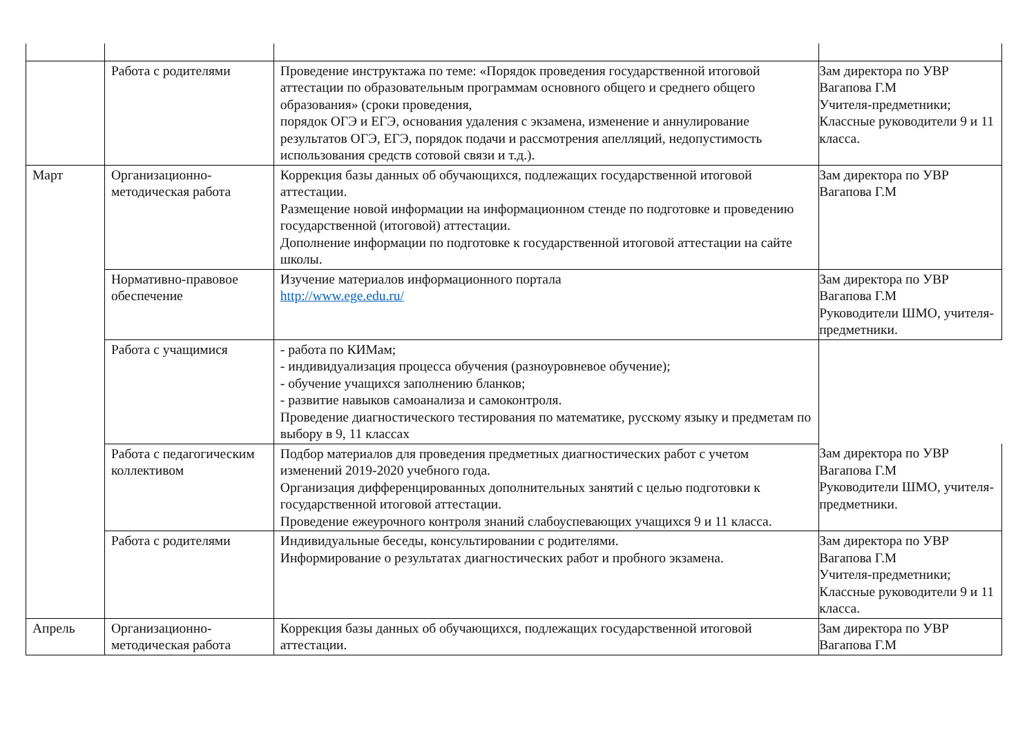| | Работа с родителями | Проведение инструктажа по теме: «Порядок проведения государственной итоговой аттестации по образовательным программам основного общего и среднего общего образования» (сроки проведения, порядок ОГЭ и ЕГЭ, основания удаления с экзамена, изменение и аннулирование результатов ОГЭ, ЕГЭ, порядок подачи и рассмотрения апелляций, недопустимость использования средств сотовой связи и т.д.). | Зам директора по УВР Вагапова Г.М Учителя-предметники; Классные руководители 9 и 11 класса. |
| Март | Организационно-методическая работа | Коррекция базы данных об обучающихся, подлежащих государственной итоговой аттестации. Размещение новой информации на информационном стенде по подготовке и проведению государственной (итоговой) аттестации. Дополнение информации по подготовке к государственной итоговой аттестации на сайте школы. | Зам директора по УВР Вагапова Г.М |
| | Нормативно-правовое обеспечение | Изучение материалов информационного портала http://www.ege.edu.ru/ | Зам директора по УВР Вагапова Г.М Руководители ШМО, учителя-предметники. |
| | Работа с учащимися | - работа по КИМам; - индивидуализация процесса обучения (разноуровневое обучение); - обучение учащихся заполнению бланков; - развитие навыков самоанализа и самоконтроля. Проведение диагностического тестирования по математике, русскому языку и предметам по выбору в 9, 11 классах | |
| | Работа с педагогическим коллективом | Подбор материалов для проведения предметных диагностических работ с учетом изменений 2019-2020 учебного года. Организация дифференцированных дополнительных занятий с целью подготовки к государственной итоговой аттестации. Проведение ежеурочного контроля знаний слабоуспевающих учащихся 9 и 11 класса. | Зам директора по УВР Вагапова Г.М Руководители ШМО, учителя-предметники. |
| | Работа с родителями | Индивидуальные беседы, консультировании с родителями. Информирование о результатах диагностических работ и пробного экзамена. | Зам директора по УВР Вагапова Г.М Учителя-предметники; Классные руководители 9 и 11 класса. |
| Апрель | Организационно-методическая работа | Коррекция базы данных об обучающихся, подлежащих государственной итоговой аттестации. | Зам директора по УВР Вагапова Г.М |